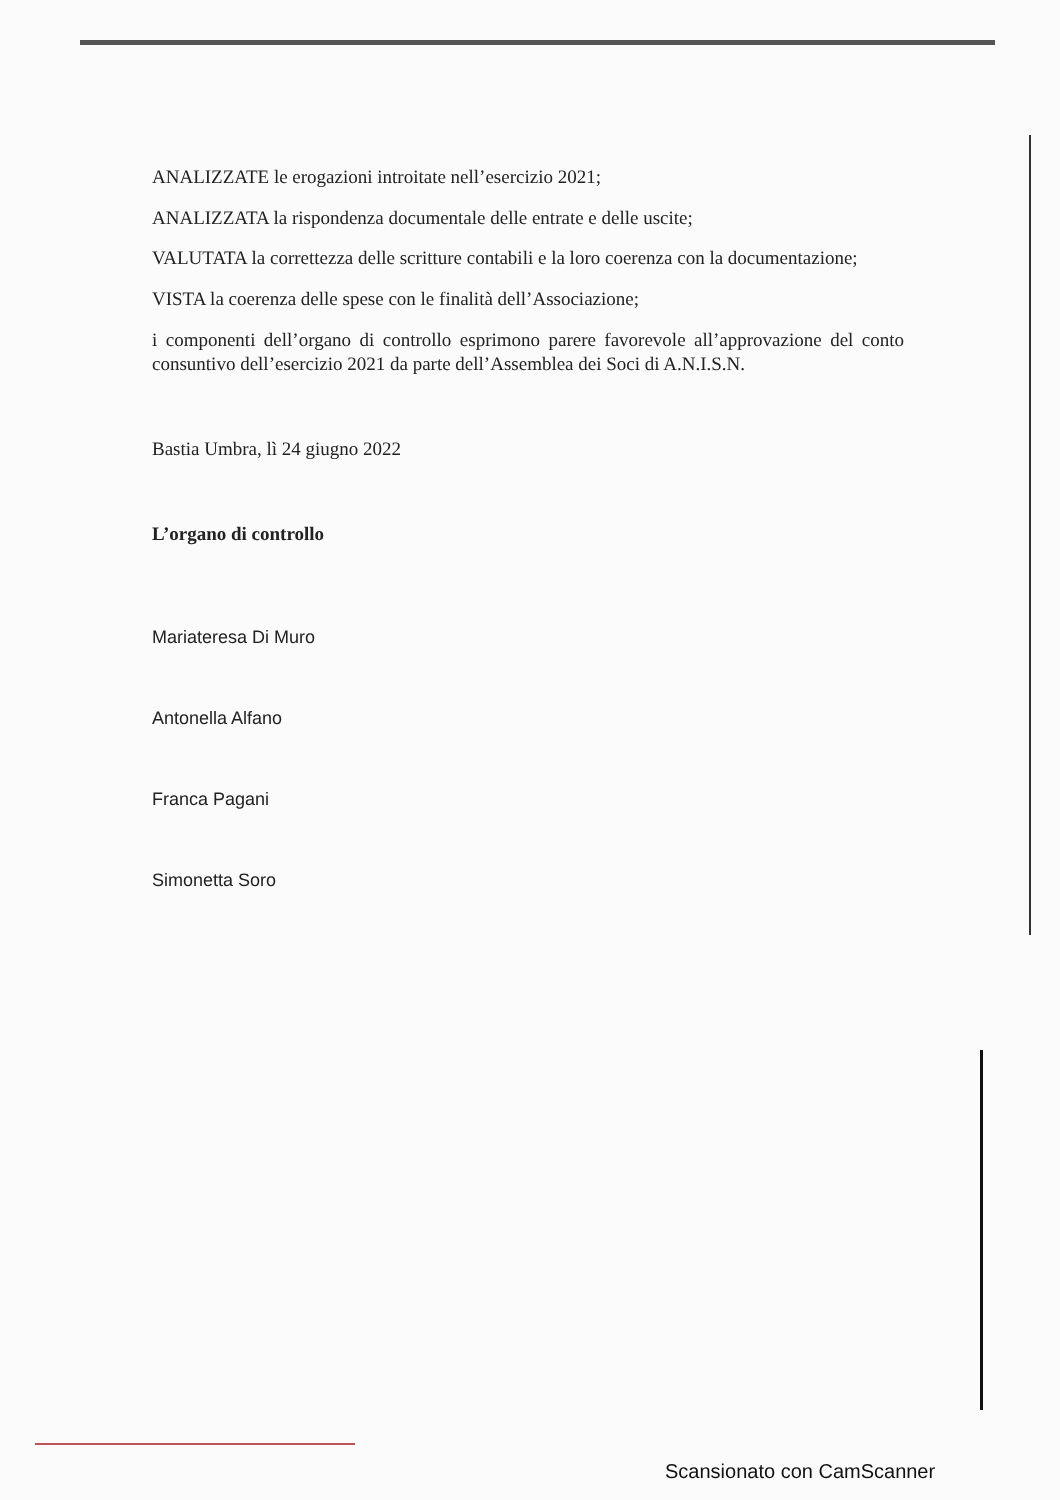ANALIZZATE le erogazioni introitate nell’esercizio 2021;
ANALIZZATA la rispondenza documentale delle entrate e delle uscite;
VALUTATA la correttezza delle scritture contabili e la loro coerenza con la documentazione;
VISTA la coerenza delle spese con le finalità dell’Associazione;
i componenti dell’organo di controllo esprimono parere favorevole all’approvazione del conto consuntivo dell’esercizio 2021 da parte dell’Assemblea dei Soci di A.N.I.S.N.
Bastia Umbra, lì 24 giugno 2022
L’organo di controllo
Mariateresa Di Muro
Antonella Alfano
Franca Pagani
Simonetta Soro
Scansionato con CamScanner